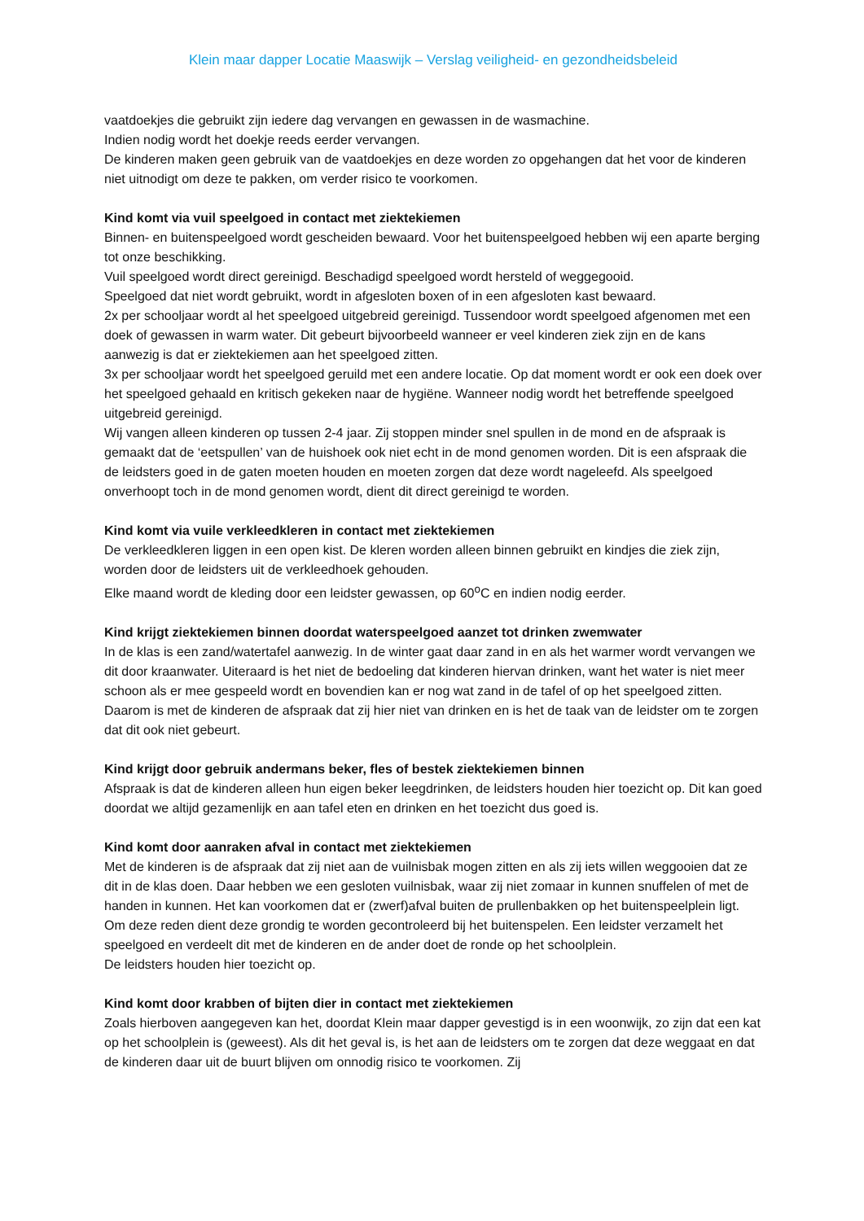Klein maar dapper Locatie Maaswijk – Verslag veiligheid- en gezondheidsbeleid
vaatdoekjes die gebruikt zijn iedere dag vervangen en gewassen in de wasmachine.
Indien nodig wordt het doekje reeds eerder vervangen.
De kinderen maken geen gebruik van de vaatdoekjes en deze worden zo opgehangen dat het voor de kinderen niet uitnodigt om deze te pakken, om verder risico te voorkomen.
Kind komt via vuil speelgoed in contact met ziektekiemen
Binnen- en buitenspeelgoed wordt gescheiden bewaard. Voor het buitenspeelgoed hebben wij een aparte berging tot onze beschikking.
Vuil speelgoed wordt direct gereinigd. Beschadigd speelgoed wordt hersteld of weggegooid.
Speelgoed dat niet wordt gebruikt, wordt in afgesloten boxen of in een afgesloten kast bewaard.
2x per schooljaar wordt al het speelgoed uitgebreid gereinigd. Tussendoor wordt speelgoed afgenomen met een doek of gewassen in warm water. Dit gebeurt bijvoorbeeld wanneer er veel kinderen ziek zijn en de kans aanwezig is dat er ziektekiemen aan het speelgoed zitten.
3x per schooljaar wordt het speelgoed geruild met een andere locatie. Op dat moment wordt er ook een doek over het speelgoed gehaald en kritisch gekeken naar de hygiëne. Wanneer nodig wordt het betreffende speelgoed uitgebreid gereinigd.
Wij vangen alleen kinderen op tussen 2-4 jaar. Zij stoppen minder snel spullen in de mond en de afspraak is gemaakt dat de ‘eetspullen’ van de huishoek ook niet echt in de mond genomen worden. Dit is een afspraak die de leidsters goed in de gaten moeten houden en moeten zorgen dat deze wordt nageleefd. Als speelgoed onverhoopt toch in de mond genomen wordt, dient dit direct gereinigd te worden.
Kind komt via vuile verkleedkleren in contact met ziektekiemen
De verkleedkleren liggen in een open kist. De kleren worden alleen binnen gebruikt en kindjes die ziek zijn, worden door de leidsters uit de verkleedhoek gehouden.
Elke maand wordt de kleding door een leidster gewassen, op 60<sup>o</sup>C en indien nodig eerder.
Kind krijgt ziektekiemen binnen doordat waterspeelgoed aanzet tot drinken zwemwater
In de klas is een zand/watertafel aanwezig. In de winter gaat daar zand in en als het warmer wordt vervangen we dit door kraanwater. Uiteraard is het niet de bedoeling dat kinderen hiervan drinken, want het water is niet meer schoon als er mee gespeeld wordt en bovendien kan er nog wat zand in de tafel of op het speelgoed zitten. Daarom is met de kinderen de afspraak dat zij hier niet van drinken en is het de taak van de leidster om te zorgen dat dit ook niet gebeurt.
Kind krijgt door gebruik andermans beker, fles of bestek ziektekiemen binnen
Afspraak is dat de kinderen alleen hun eigen beker leegdrinken, de leidsters houden hier toezicht op. Dit kan goed doordat we altijd gezamenlijk en aan tafel eten en drinken en het toezicht dus goed is.
Kind komt door aanraken afval in contact met ziektekiemen
Met de kinderen is de afspraak dat zij niet aan de vuilnisbak mogen zitten en als zij iets willen weggooien dat ze dit in de klas doen. Daar hebben we een gesloten vuilnisbak, waar zij niet zomaar in kunnen snuffelen of met de handen in kunnen. Het kan voorkomen dat er (zwerf)afval buiten de prullenbakken op het buitenspeelplein ligt. Om deze reden dient deze grondig te worden gecontroleerd bij het buitenspelen. Een leidster verzamelt het speelgoed en verdeelt dit met de kinderen en de ander doet de ronde op het schoolplein.
De leidsters houden hier toezicht op.
Kind komt door krabben of bijten dier in contact met ziektekiemen
Zoals hierboven aangegeven kan het, doordat Klein maar dapper gevestigd is in een woonwijk, zo zijn dat een kat op het schoolplein is (geweest). Als dit het geval is, is het aan de leidsters om te zorgen dat deze weggaat en dat de kinderen daar uit de buurt blijven om onnodig risico te voorkomen. Zij